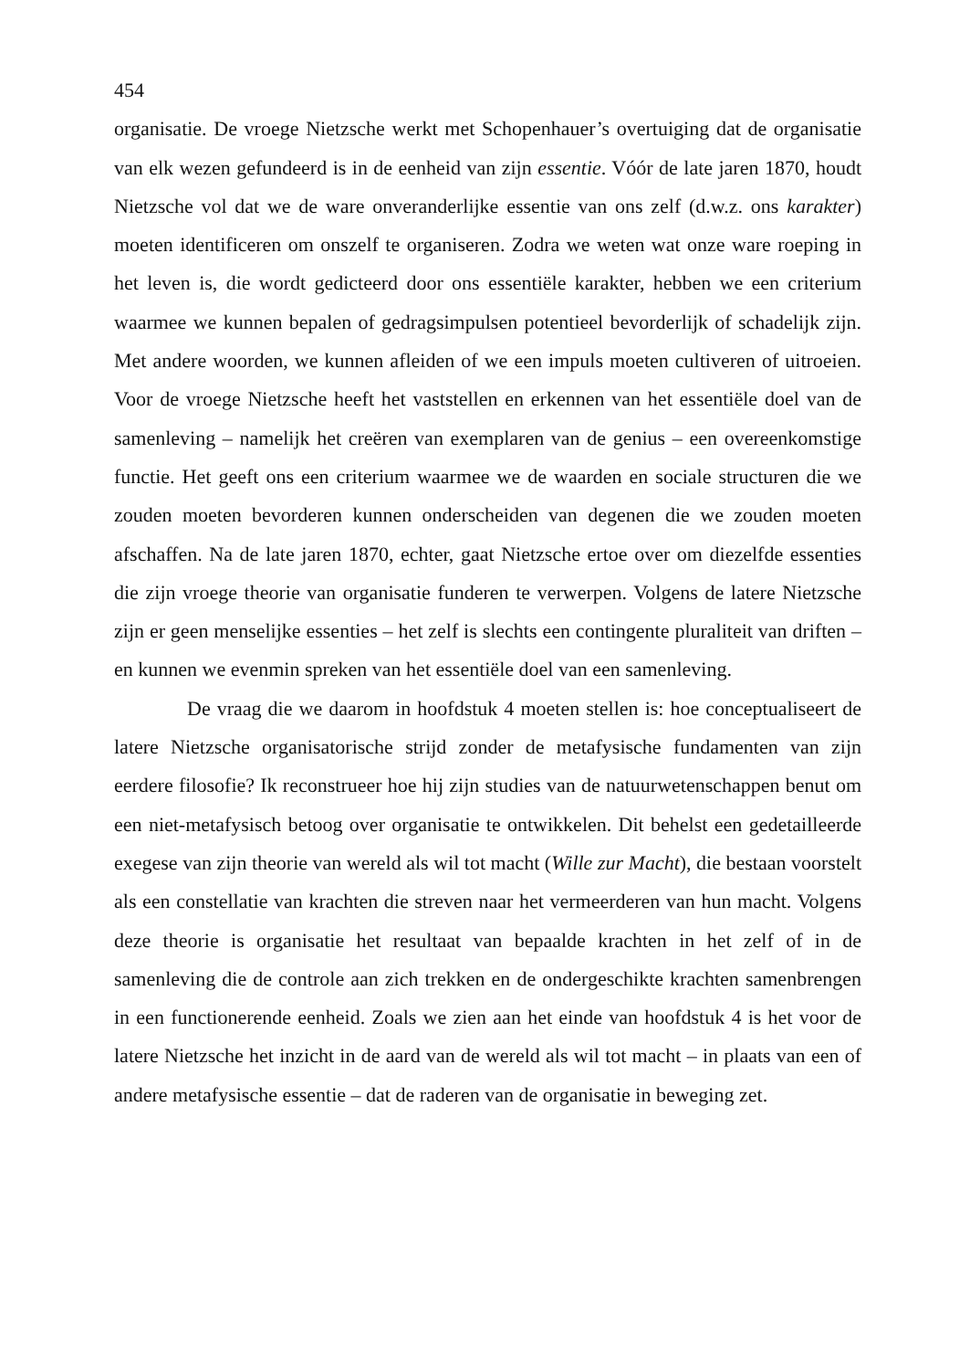454
organisatie. De vroege Nietzsche werkt met Schopenhauer’s overtuiging dat de organisatie van elk wezen gefundeerd is in de eenheid van zijn essentie. Vóór de late jaren 1870, houdt Nietzsche vol dat we de ware onveranderlijke essentie van ons zelf (d.w.z. ons karakter) moeten identificeren om onszelf te organiseren. Zodra we weten wat onze ware roeping in het leven is, die wordt gedicteerd door ons essentiële karakter, hebben we een criterium waarmee we kunnen bepalen of gedragsimpulsen potentieel bevorderlijk of schadelijk zijn. Met andere woorden, we kunnen afleiden of we een impuls moeten cultiveren of uitroeien. Voor de vroege Nietzsche heeft het vaststellen en erkennen van het essentiële doel van de samenleving – namelijk het creëren van exemplaren van de genius – een overeenkomstige functie. Het geeft ons een criterium waarmee we de waarden en sociale structuren die we zouden moeten bevorderen kunnen onderscheiden van degenen die we zouden moeten afschaffen. Na de late jaren 1870, echter, gaat Nietzsche ertoe over om diezelfde essenties die zijn vroege theorie van organisatie funderen te verwerpen. Volgens de latere Nietzsche zijn er geen menselijke essenties – het zelf is slechts een contingente pluraliteit van driften – en kunnen we evenmin spreken van het essentiële doel van een samenleving.
De vraag die we daarom in hoofdstuk 4 moeten stellen is: hoe conceptualiseert de latere Nietzsche organisatorische strijd zonder de metafysische fundamenten van zijn eerdere filosofie? Ik reconstrueer hoe hij zijn studies van de natuurwetenschappen benut om een niet-metafysisch betoog over organisatie te ontwikkelen. Dit behelst een gedetailleerde exegese van zijn theorie van wereld als wil tot macht (Wille zur Macht), die bestaan voorstelt als een constellatie van krachten die streven naar het vermeerderen van hun macht. Volgens deze theorie is organisatie het resultaat van bepaalde krachten in het zelf of in de samenleving die de controle aan zich trekken en de ondergeschikte krachten samenbrengen in een functionerende eenheid. Zoals we zien aan het einde van hoofdstuk 4 is het voor de latere Nietzsche het inzicht in de aard van de wereld als wil tot macht – in plaats van een of andere metafysische essentie – dat de raderen van de organisatie in beweging zet.